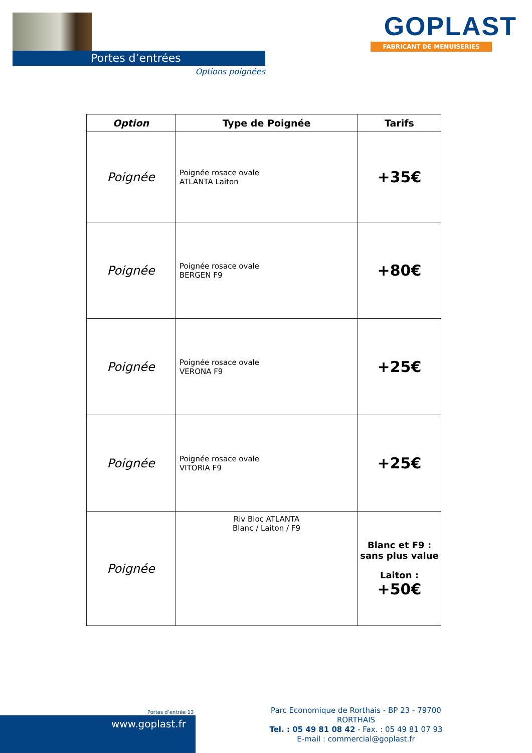Portes d’entrées
Options poignées
GOPLAST
FABRICANT DE MENUISERIES
| Option | Type de Poignée | Tarifs |
| --- | --- | --- |
| Poignée | Poignée rosace ovale ATLANTA Laiton | +35€ |
| Poignée | Poignée rosace ovale BERGEN F9 | +80€ |
| Poignée | Poignée rosace ovale VERONA F9 | +25€ |
| Poignée | Poignée rosace ovale VITORIA F9 | +25€ |
| Poignée | Riv Bloc ATLANTA Blanc / Laiton / F9 | Blanc et F9 : sans plus value Laiton : +50€ |
Portes d’entrée 13
www.goplast.fr
Parc Economique de Rorthais - BP 23 - 79700 RORTHAIS
Tel. : 05 49 81 08 42 - Fax. : 05 49 81 07 93
E-mail : commercial@goplast.fr